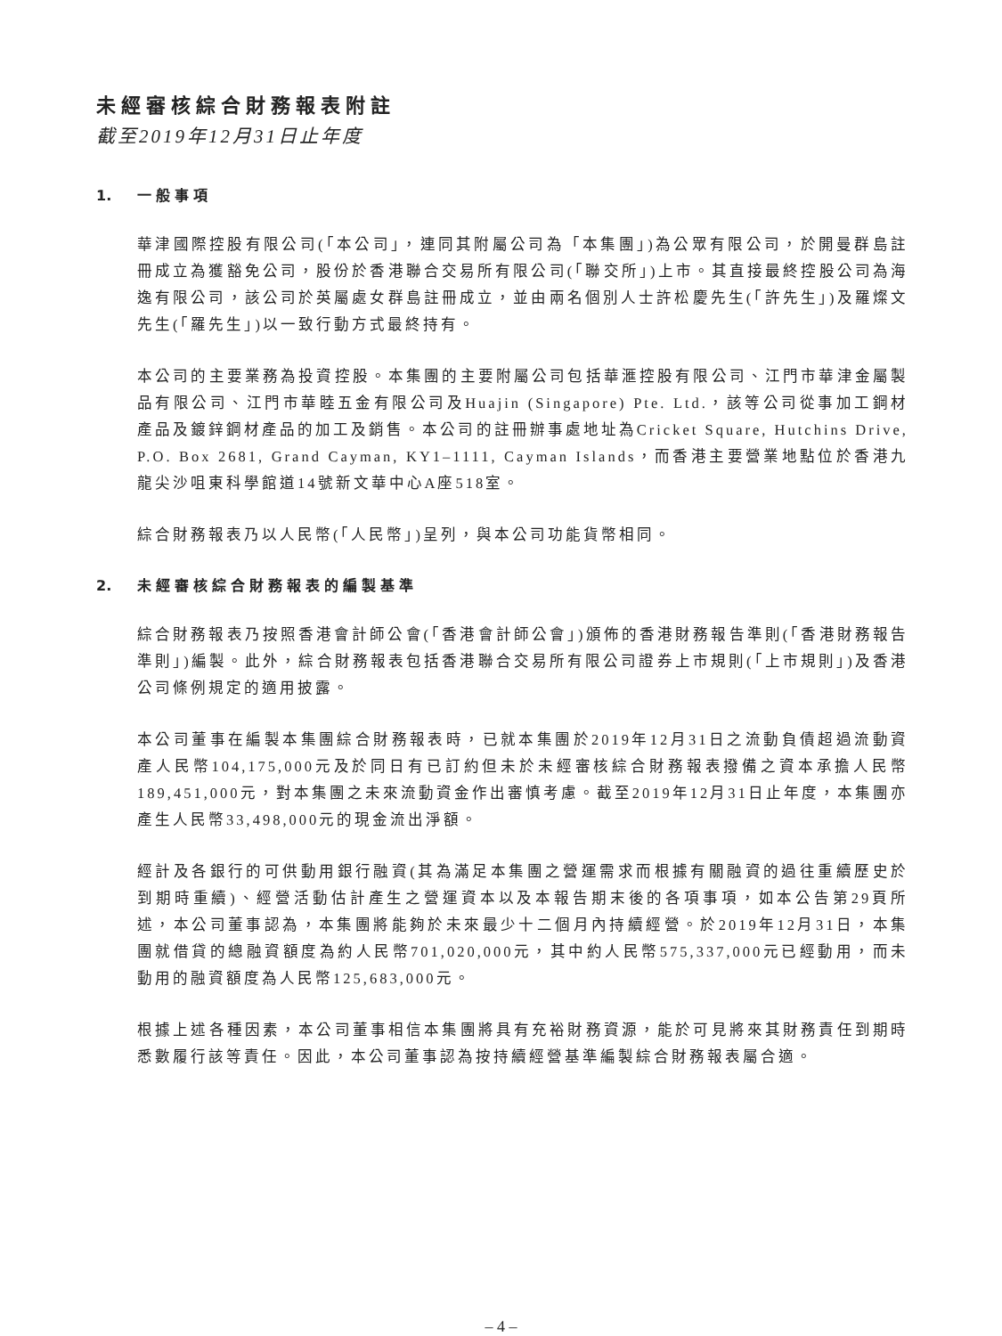未經審核綜合財務報表附註
截至2019年12月31日止年度
1. 一般事項
華津國際控股有限公司(「本公司」，連同其附屬公司為「本集團」)為公眾有限公司，於開曼群島註冊成立為獲豁免公司，股份於香港聯合交易所有限公司(「聯交所」)上市。其直接最終控股公司為海逸有限公司，該公司於英屬處女群島註冊成立，並由兩名個別人士許松慶先生(「許先生」)及羅燦文先生(「羅先生」)以一致行動方式最終持有。
本公司的主要業務為投資控股。本集團的主要附屬公司包括華滙控股有限公司、江門市華津金屬製品有限公司、江門市華睦五金有限公司及Huajin (Singapore) Pte. Ltd.，該等公司從事加工鋼材產品及鍍鋅鋼材產品的加工及銷售。本公司的註冊辦事處地址為Cricket Square, Hutchins Drive, P.O. Box 2681, Grand Cayman, KY1–1111, Cayman Islands，而香港主要營業地點位於香港九龍尖沙咀東科學館道14號新文華中心A座518室。
綜合財務報表乃以人民幣(「人民幣」)呈列，與本公司功能貨幣相同。
2. 未經審核綜合財務報表的編製基準
綜合財務報表乃按照香港會計師公會(「香港會計師公會」)頒佈的香港財務報告準則(「香港財務報告準則」)編製。此外，綜合財務報表包括香港聯合交易所有限公司證券上市規則(「上市規則」)及香港公司條例規定的適用披露。
本公司董事在編製本集團綜合財務報表時，已就本集團於2019年12月31日之流動負債超過流動資產人民幣104,175,000元及於同日有已訂約但未於未經審核綜合財務報表撥備之資本承擔人民幣189,451,000元，對本集團之未來流動資金作出審慎考慮。截至2019年12月31日止年度，本集團亦產生人民幣33,498,000元的現金流出淨額。
經計及各銀行的可供動用銀行融資(其為滿足本集團之營運需求而根據有關融資的過往重續歷史於到期時重續)、經營活動估計產生之營運資本以及本報告期末後的各項事項，如本公告第29頁所述，本公司董事認為，本集團將能夠於未來最少十二個月內持續經營。於2019年12月31日，本集團就借貸的總融資額度為約人民幣701,020,000元，其中約人民幣575,337,000元已經動用，而未動用的融資額度為人民幣125,683,000元。
根據上述各種因素，本公司董事相信本集團將具有充裕財務資源，能於可見將來其財務責任到期時悉數履行該等責任。因此，本公司董事認為按持續經營基準編製綜合財務報表屬合適。
– 4 –